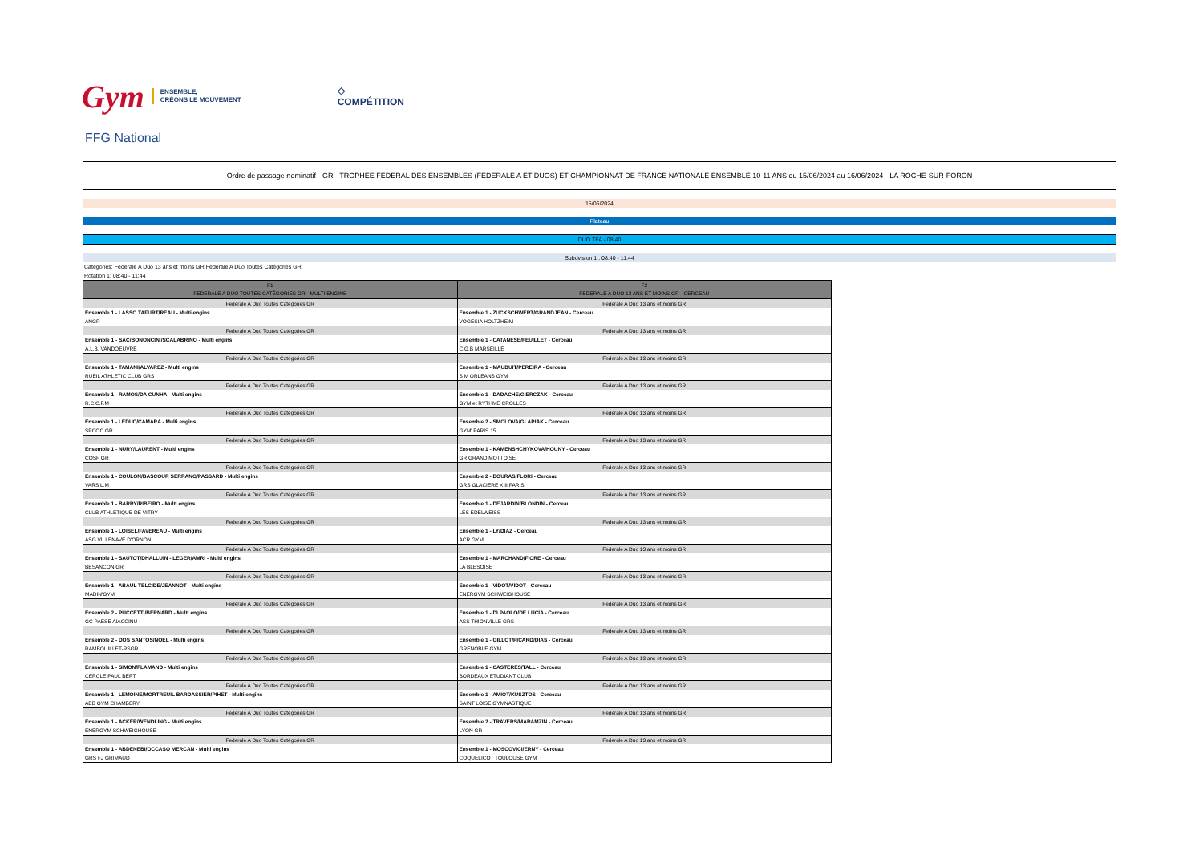Gym
ENSEMBLE,
CRÉONS LE MOUVEMENT
◇
COMPÉTITION
FFG National
Ordre de passage nominatif - GR - TROPHEE FEDERAL DES ENSEMBLES (FEDERALE A ET DUOS) ET CHAMPIONNAT DE FRANCE NATIONALE ENSEMBLE 10-11 ANS du 15/06/2024 au 16/06/2024 - LA ROCHE-SUR-FORON
15/06/2024
Plateau
DUO TFA - 08:40
Subdvision 1 : 08:40 - 11:44
Categories: Federale A Duo 13 ans et moins GR,Federale A Duo Toutes Catégories GR
Rotation 1: 08:40 - 11:44
| F1 FEDERALE A DUO TOUTES CATÉGORIES GR - MULTI ENGINS | F2 FEDERALE A DUO 13 ANS ET MOINS GR - CERCEAU |
| --- | --- |
| Federale A Duo Toutes Catégories GR | Federale A Duo 13 ans et moins GR |
| Ensemble 1 - LASSO TAFURT/REAU - Multi engins | Ensemble 1 - ZUCKSCHWERT/GRANDJEAN - Cerceau |
| ANGR | VOGESIA HOLTZHEIM |
| Federale A Duo Toutes Catégories GR | Federale A Duo 13 ans et moins GR |
| Ensemble 1 - SAC/BONONCINI/SCALABRINO - Multi engins | Ensemble 1 - CATANESE/FEUILLET - Cerceau |
| A.L.B. VANDOEUVRE | C.G.B MARSEILLE |
| Federale A Duo Toutes Catégories GR | Federale A Duo 13 ans et moins GR |
| Ensemble 1 - TAMANI/ALVAREZ - Multi engins | Ensemble 1 - MAUDUIT/PEREIRA - Cerceau |
| RUEIL ATHLETIC CLUB GRS | S M ORLEANS GYM |
| Federale A Duo Toutes Catégories GR | Federale A Duo 13 ans et moins GR |
| Ensemble 1 - RAMOS/DA CUNHA - Multi engins | Ensemble 1 - DADACHE/GIERCZAK - Cerceau |
| R.C.C.F.M | GYM et RYTHME CROLLES |
| Federale A Duo Toutes Catégories GR | Federale A Duo 13 ans et moins GR |
| Ensemble 1 - LEDUC/CAMARA - Multi engins | Ensemble 2 - SMOLOVA/GLAPIAK - Cerceau |
| SPCOC GR | GYM' PARIS 15 |
| Federale A Duo Toutes Catégories GR | Federale A Duo 13 ans et moins GR |
| Ensemble 1 - NURY/LAURENT - Multi engins | Ensemble 1 - KAMENSHCHYKOVA/HOUNY - Cerceau |
| COSF GR | GR GRAND MOTTOISE |
| Federale A Duo Toutes Catégories GR | Federale A Duo 13 ans et moins GR |
| Ensemble 1 - COULON/BASCOUR SERRANO/PASSARD - Multi engins | Ensemble 2 - BOURAS/FLORI - Cerceau |
| VARS L.M | GRS GLACIERE XIII PARIS |
| Federale A Duo Toutes Catégories GR | Federale A Duo 13 ans et moins GR |
| Ensemble 1 - BARRY/RIBEIRO - Multi engins | Ensemble 1 - DEJARDIN/BLONDIN - Cerceau |
| CLUB ATHLETIQUE DE VITRY | LES EDELWEISS |
| Federale A Duo Toutes Catégories GR | Federale A Duo 13 ans et moins GR |
| Ensemble 1 - LOISEL/FAVEREAU - Multi engins | Ensemble 1 - LY/DIAZ - Cerceau |
| ASG VILLENAVE D'ORNON | ACR GYM |
| Federale A Duo Toutes Catégories GR | Federale A Duo 13 ans et moins GR |
| Ensemble 1 - SAUTOT/DHALLUIN - LEGER/AMRI - Multi engins | Ensemble 1 - MARCHAND/FIORE - Cerceau |
| BESANCON GR | LA BLESOISE |
| Federale A Duo Toutes Catégories GR | Federale A Duo 13 ans et moins GR |
| Ensemble 1 - ABAUL TELCIDE/JEANNOT - Multi engins | Ensemble 1 - VIDOT/VIDOT - Cerceau |
| MADIN'GYM | ENERGYM SCHWEIGHOUSE |
| Federale A Duo Toutes Catégories GR | Federale A Duo 13 ans et moins GR |
| Ensemble 2 - PUCCETTI/BERNARD - Multi engins | Ensemble 1 - DI PAOLO/DE LUCIA - Cerceau |
| GC PAESE AIACCINU | ASS THIONVILLE GRS |
| Federale A Duo Toutes Catégories GR | Federale A Duo 13 ans et moins GR |
| Ensemble 2 - DOS SANTOS/NOEL - Multi engins | Ensemble 1 - GILLOT/PICARD/DIAS - Cerceau |
| RAMBOUILLET-RSGR | GRENOBLE GYM |
| Federale A Duo Toutes Catégories GR | Federale A Duo 13 ans et moins GR |
| Ensemble 1 - SIMON/FLAMAND - Multi engins | Ensemble 1 - CASTERES/TALL - Cerceau |
| CERCLE PAUL BERT | BORDEAUX ETUDIANT CLUB |
| Federale A Duo Toutes Catégories GR | Federale A Duo 13 ans et moins GR |
| Ensemble 1 - LEMOINE/MORTREUIL BARDASSIER/PIHET - Multi engins | Ensemble 1 - AMIOT/KUSZTOS - Cerceau |
| AEB GYM CHAMBERY | SAINT LOISE GYMNASTIQUE |
| Federale A Duo Toutes Catégories GR | Federale A Duo 13 ans et moins GR |
| Ensemble 1 - ACKER/WENDLING - Multi engins | Ensemble 2 - TRAVERS/MARAMZIN - Cerceau |
| ENERGYM SCHWEIGHOUSE | LYON GR |
| Federale A Duo Toutes Catégories GR | Federale A Duo 13 ans et moins GR |
| Ensemble 1 - ABDENEBI/OCCASO MERCAN - Multi engins | Ensemble 1 - MOSCOVICI/ERNY - Cerceau |
| GRS FJ GRIMAUD | COQUELICOT TOULOUSE GYM |